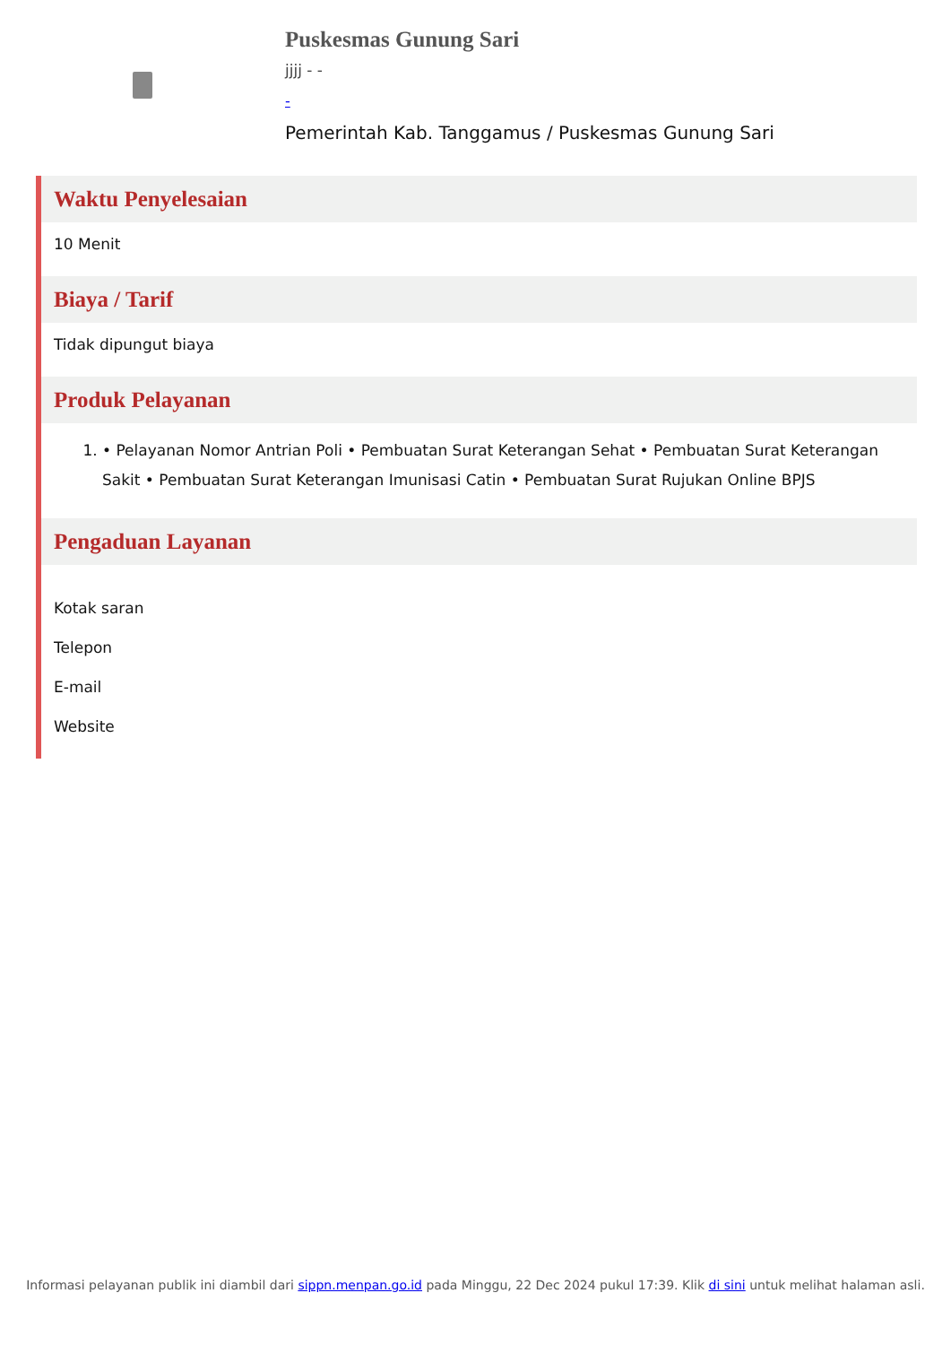Puskesmas Gunung Sari
jjjj - -
-
Pemerintah Kab. Tanggamus / Puskesmas Gunung Sari
Waktu Penyelesaian
10 Menit
Biaya / Tarif
Tidak dipungut biaya
Produk Pelayanan
1. • Pelayanan Nomor Antrian Poli • Pembuatan Surat Keterangan Sehat • Pembuatan Surat Keterangan Sakit • Pembuatan Surat Keterangan Imunisasi Catin • Pembuatan Surat Rujukan Online BPJS
Pengaduan Layanan
Kotak saran
Telepon
E-mail
Website
Informasi pelayanan publik ini diambil dari sippn.menpan.go.id pada Minggu, 22 Dec 2024 pukul 17:39. Klik di sini untuk melihat halaman asli.